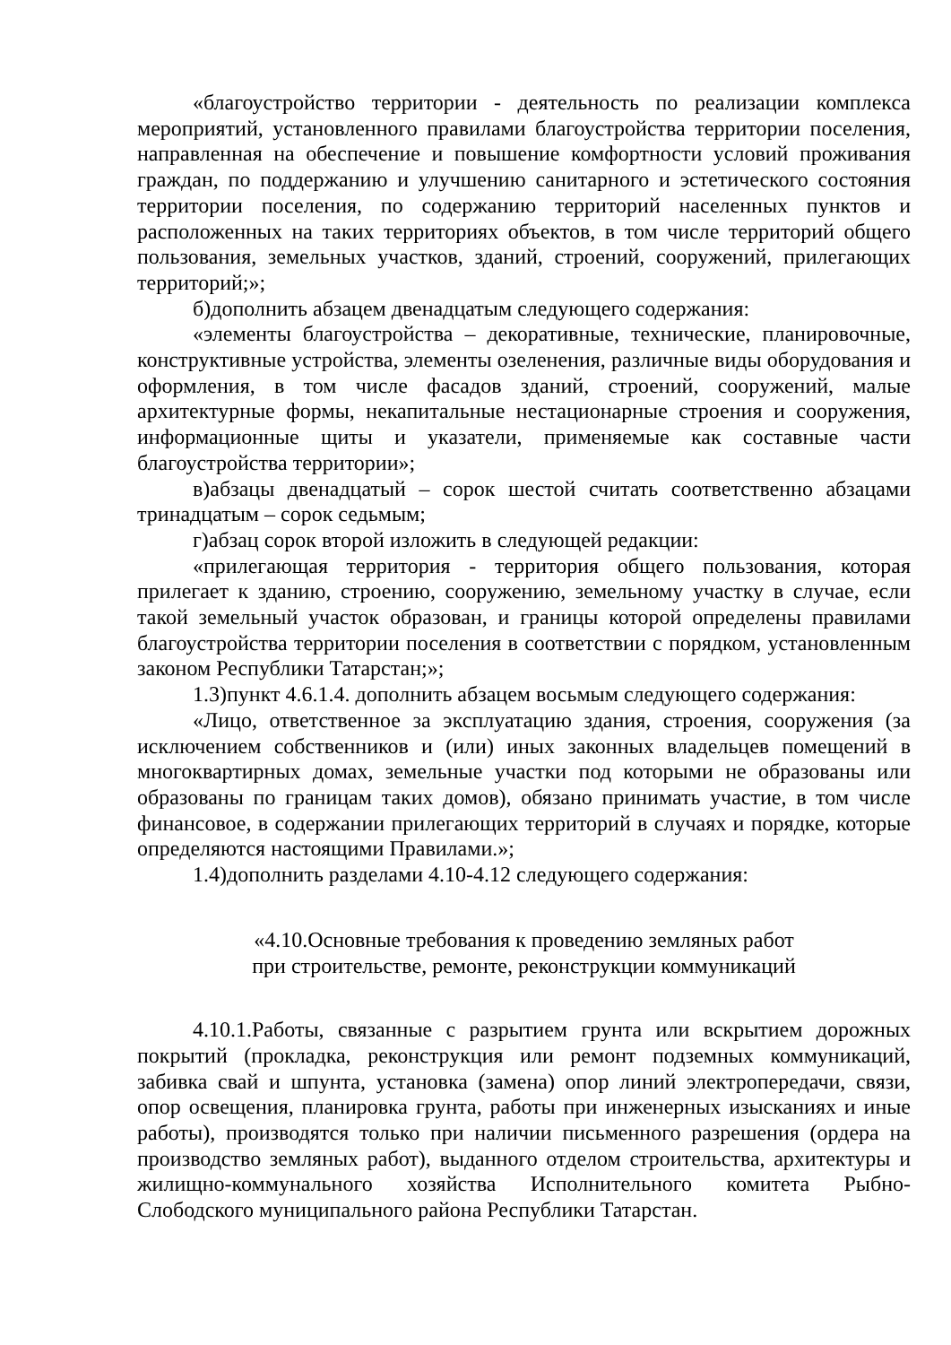«благоустройство территории - деятельность по реализации комплекса мероприятий, установленного правилами благоустройства территории поселения, направленная на обеспечение и повышение комфортности условий проживания граждан, по поддержанию и улучшению санитарного и эстетического состояния территории поселения, по содержанию территорий населенных пунктов и расположенных на таких территориях объектов, в том числе территорий общего пользования, земельных участков, зданий, строений, сооружений, прилегающих территорий;»;
б)дополнить абзацем двенадцатым следующего содержания:
«элементы благоустройства – декоративные, технические, планировочные, конструктивные устройства, элементы озеленения, различные виды оборудования и оформления, в том числе фасадов зданий, строений, сооружений, малые архитектурные формы, некапитальные нестационарные строения и сооружения, информационные щиты и указатели, применяемые как составные части благоустройства территории»;
в)абзацы двенадцатый – сорок шестой считать соответственно абзацами тринадцатым – сорок седьмым;
г)абзац сорок второй изложить в следующей редакции:
«прилегающая территория - территория общего пользования, которая прилегает к зданию, строению, сооружению, земельному участку в случае, если такой земельный участок образован, и границы которой определены правилами благоустройства территории поселения в соответствии с порядком, установленным законом Республики Татарстан;»;
1.3)пункт 4.6.1.4. дополнить абзацем восьмым следующего содержания:
«Лицо, ответственное за эксплуатацию здания, строения, сооружения (за исключением собственников и (или) иных законных владельцев помещений в многоквартирных домах, земельные участки под которыми не образованы или образованы по границам таких домов), обязано принимать участие, в том числе финансовое, в содержании прилегающих территорий в случаях и порядке, которые определяются настоящими Правилами.»;
1.4)дополнить разделами 4.10-4.12 следующего содержания:
«4.10.Основные требования к проведению земляных работ
при строительстве, ремонте, реконструкции коммуникаций
4.10.1.Работы, связанные с разрытием грунта или вскрытием дорожных покрытий (прокладка, реконструкция или ремонт подземных коммуникаций, забивка свай и шпунта, установка (замена) опор линий электропередачи, связи, опор освещения, планировка грунта, работы при инженерных изысканиях и иные работы), производятся только при наличии письменного разрешения (ордера на производство земляных работ), выданного отделом строительства, архитектуры и жилищно-коммунального хозяйства Исполнительного комитета Рыбно-Слободского муниципального района Республики Татарстан.